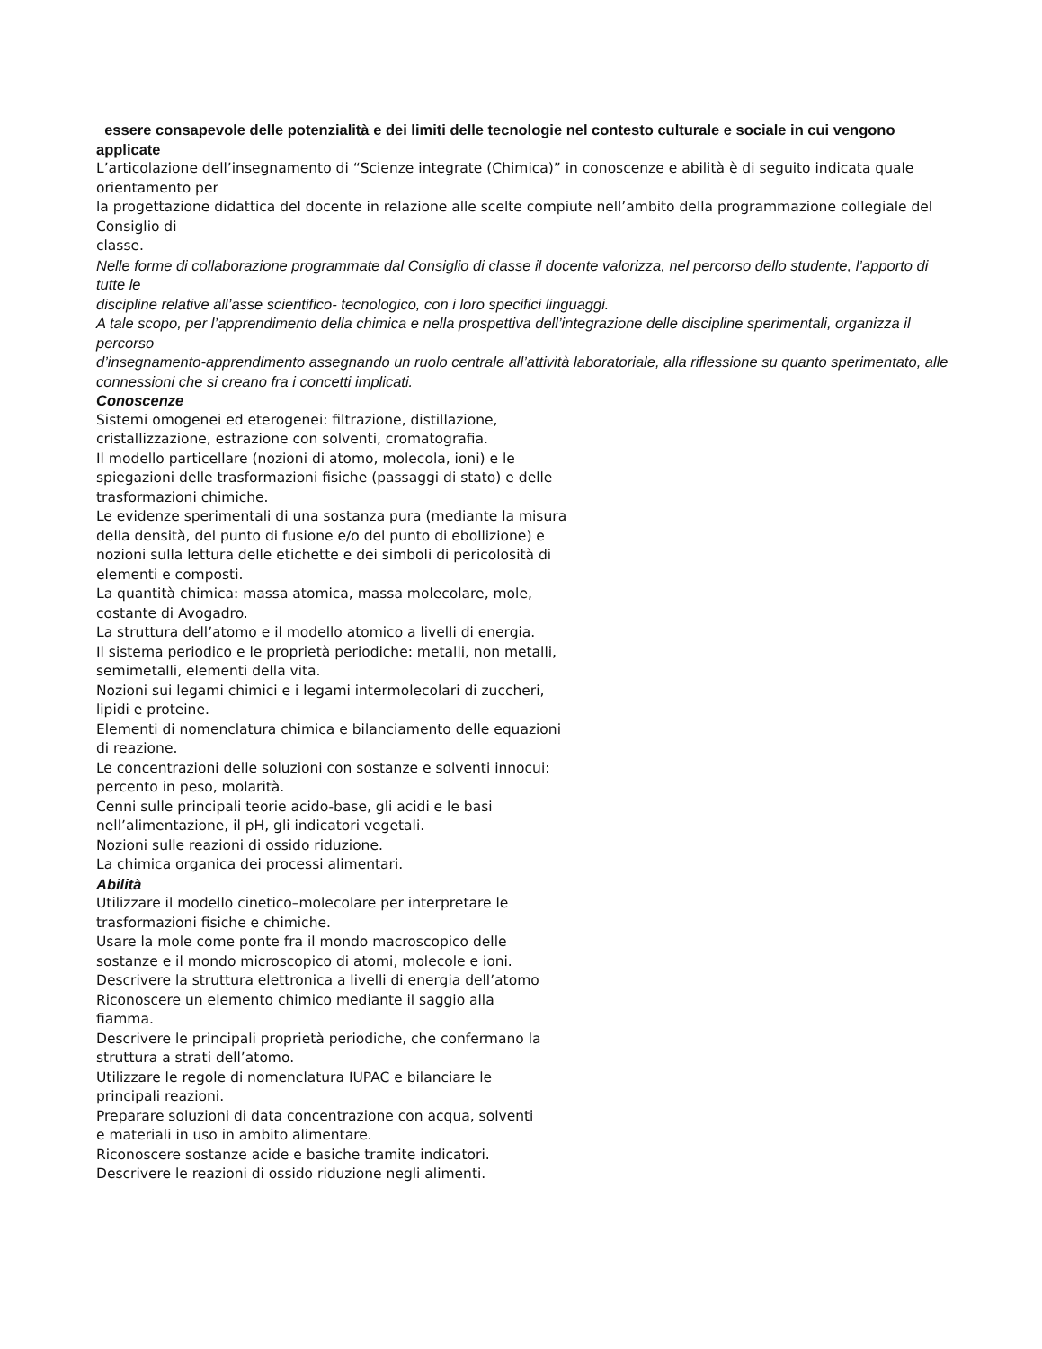essere consapevole delle potenzialità e dei limiti delle tecnologie nel contesto culturale e sociale in cui vengono
applicate
L’articolazione dell’insegnamento di “Scienze integrate (Chimica)” in conoscenze e abilità è di seguito indicata quale orientamento per
la progettazione didattica del docente in relazione alle scelte compiute nell’ambito della programmazione collegiale del Consiglio di
classe.
Nelle forme di collaborazione programmate dal Consiglio di classe il docente valorizza, nel percorso dello studente, l’apporto di tutte le
discipline relative all’asse scientifico- tecnologico, con i loro specifici linguaggi.
A tale scopo, per l’apprendimento della chimica e nella prospettiva dell’integrazione delle discipline sperimentali, organizza il percorso
d’insegnamento-apprendimento assegnando un ruolo centrale all’attività laboratoriale, alla riflessione su quanto sperimentato, alle
connessioni che si creano fra i concetti implicati.
Conoscenze
Sistemi omogenei ed eterogenei: filtrazione, distillazione,
cristallizzazione, estrazione con solventi, cromatografia.
Il modello particellare (nozioni di atomo, molecola, ioni) e le
spiegazioni delle trasformazioni fisiche (passaggi di stato) e delle
trasformazioni chimiche.
Le evidenze sperimentali di una sostanza pura (mediante la misura
della densità, del punto di fusione e/o del punto di ebollizione) e
nozioni sulla lettura delle etichette e dei simboli di pericolosità di
elementi e composti.
La quantità chimica: massa atomica, massa molecolare, mole,
costante di Avogadro.
La struttura dell’atomo e il modello atomico a livelli di energia.
Il sistema periodico e le proprietà periodiche: metalli, non metalli,
semimetalli, elementi della vita.
Nozioni sui legami chimici e i legami intermolecolari di zuccheri,
lipidi e proteine.
Elementi di nomenclatura chimica e bilanciamento delle equazioni
di reazione.
Le concentrazioni delle soluzioni con sostanze e solventi innocui:
percento in peso, molarità.
Cenni sulle principali teorie acido-base, gli acidi e le basi
nell’alimentazione, il pH, gli indicatori vegetali.
Nozioni sulle reazioni di ossido riduzione.
La chimica organica dei processi alimentari.
Abilità
Utilizzare il modello cinetico–molecolare per interpretare le
trasformazioni fisiche e chimiche.
Usare la mole come ponte fra il mondo macroscopico delle
sostanze e il mondo microscopico di atomi, molecole e ioni.
Descrivere la struttura elettronica a livelli di energia dell’atomo
Riconoscere un elemento chimico mediante il saggio alla
fiamma.
Descrivere le principali proprietà periodiche, che confermano la
struttura a strati dell’atomo.
Utilizzare le regole di nomenclatura IUPAC e bilanciare le
principali reazioni.
Preparare soluzioni di data concentrazione con acqua, solventi
e materiali in uso in ambito alimentare.
Riconoscere sostanze acide e basiche tramite indicatori.
Descrivere le reazioni di ossido riduzione negli alimenti.